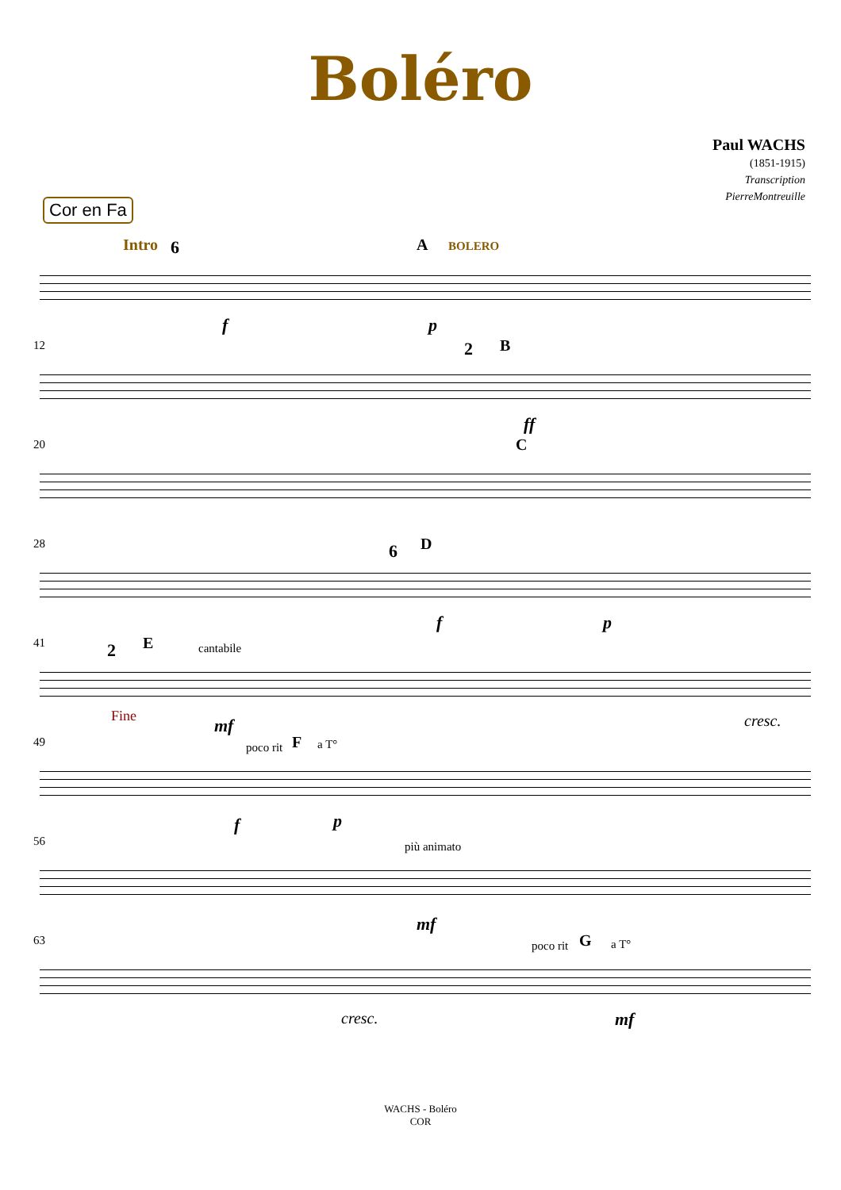Boléro
Paul WACHS
(1851-1915)
Transcription
PierreMontreuille
Cor en Fa
Intro 6 A BOLERO
f p
12 2 B
ff
20 C
28 6 D
f p
41 2 E cantabile
Fine mf cresc.
49 poco rit F a T°
f p
56 più animato
mf
63 poco rit G a T°
cresc. mf
WACHS - Boléro
COR